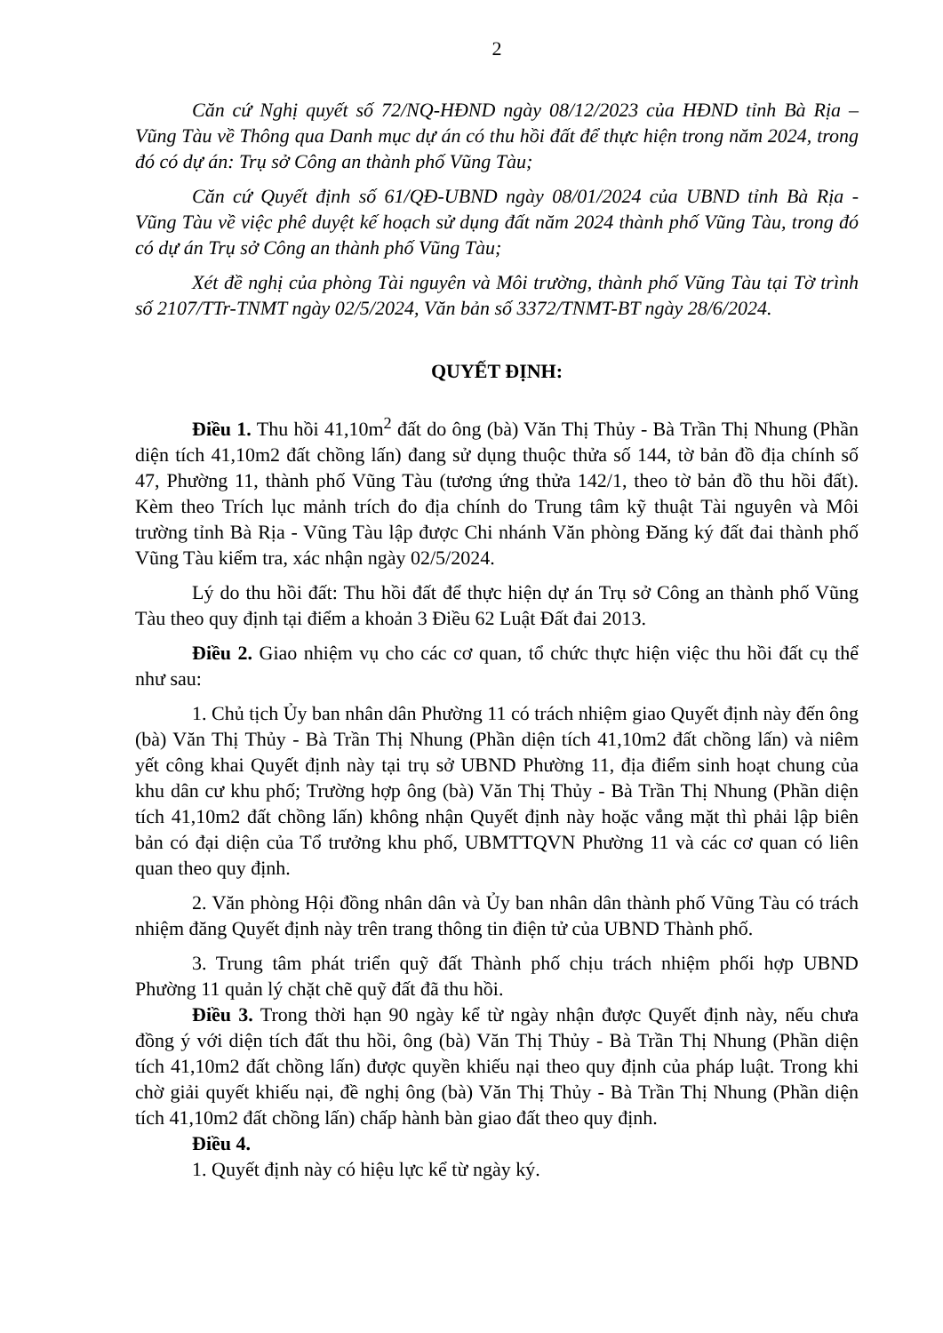2
Căn cứ Nghị quyết số 72/NQ-HĐND ngày 08/12/2023 của HĐND tỉnh Bà Rịa – Vũng Tàu về Thông qua Danh mục dự án có thu hồi đất để thực hiện trong năm 2024, trong đó có dự án: Trụ sở Công an thành phố Vũng Tàu;
Căn cứ Quyết định số 61/QĐ-UBND ngày 08/01/2024 của UBND tỉnh Bà Rịa - Vũng Tàu về việc phê duyệt kế hoạch sử dụng đất năm 2024 thành phố Vũng Tàu, trong đó có dự án Trụ sở Công an thành phố Vũng Tàu;
Xét đề nghị của phòng Tài nguyên và Môi trường, thành phố Vũng Tàu tại Tờ trình số 2107/TTr-TNMT ngày 02/5/2024, Văn bản số 3372/TNMT-BT ngày 28/6/2024.
QUYẾT ĐỊNH:
Điều 1. Thu hồi 41,10m<sup>2</sup> đất do ông (bà) Văn Thị Thủy - Bà Trần Thị Nhung (Phần diện tích 41,10m2 đất chồng lấn) đang sử dụng thuộc thửa số 144, tờ bản đồ địa chính số 47, Phường 11, thành phố Vũng Tàu (tương ứng thửa 142/1, theo tờ bản đồ thu hồi đất). Kèm theo Trích lục mảnh trích đo địa chính do Trung tâm kỹ thuật Tài nguyên và Môi trường tỉnh Bà Rịa - Vũng Tàu lập được Chi nhánh Văn phòng Đăng ký đất đai thành phố Vũng Tàu kiểm tra, xác nhận ngày 02/5/2024.
Lý do thu hồi đất: Thu hồi đất để thực hiện dự án Trụ sở Công an thành phố Vũng Tàu theo quy định tại điểm a khoản 3 Điều 62 Luật Đất đai 2013.
Điều 2. Giao nhiệm vụ cho các cơ quan, tổ chức thực hiện việc thu hồi đất cụ thể như sau:
1. Chủ tịch Ủy ban nhân dân Phường 11 có trách nhiệm giao Quyết định này đến ông (bà) Văn Thị Thủy - Bà Trần Thị Nhung (Phần diện tích 41,10m2 đất chồng lấn) và niêm yết công khai Quyết định này tại trụ sở UBND Phường 11, địa điểm sinh hoạt chung của khu dân cư khu phố; Trường hợp ông (bà) Văn Thị Thủy - Bà Trần Thị Nhung (Phần diện tích 41,10m2 đất chồng lấn) không nhận Quyết định này hoặc vắng mặt thì phải lập biên bản có đại diện của Tổ trưởng khu phố, UBMTTQVN Phường 11 và các cơ quan có liên quan theo quy định.
2. Văn phòng Hội đồng nhân dân và Ủy ban nhân dân thành phố Vũng Tàu có trách nhiệm đăng Quyết định này trên trang thông tin điện tử của UBND Thành phố.
3. Trung tâm phát triển quỹ đất Thành phố chịu trách nhiệm phối hợp UBND Phường 11 quản lý chặt chẽ quỹ đất đã thu hồi.
Điều 3. Trong thời hạn 90 ngày kể từ ngày nhận được Quyết định này, nếu chưa đồng ý với diện tích đất thu hồi, ông (bà) Văn Thị Thủy - Bà Trần Thị Nhung (Phần diện tích 41,10m2 đất chồng lấn) được quyền khiếu nại theo quy định của pháp luật. Trong khi chờ giải quyết khiếu nại, đề nghị ông (bà) Văn Thị Thủy - Bà Trần Thị Nhung (Phần diện tích 41,10m2 đất chồng lấn) chấp hành bàn giao đất theo quy định.
Điều 4.
1. Quyết định này có hiệu lực kể từ ngày ký.